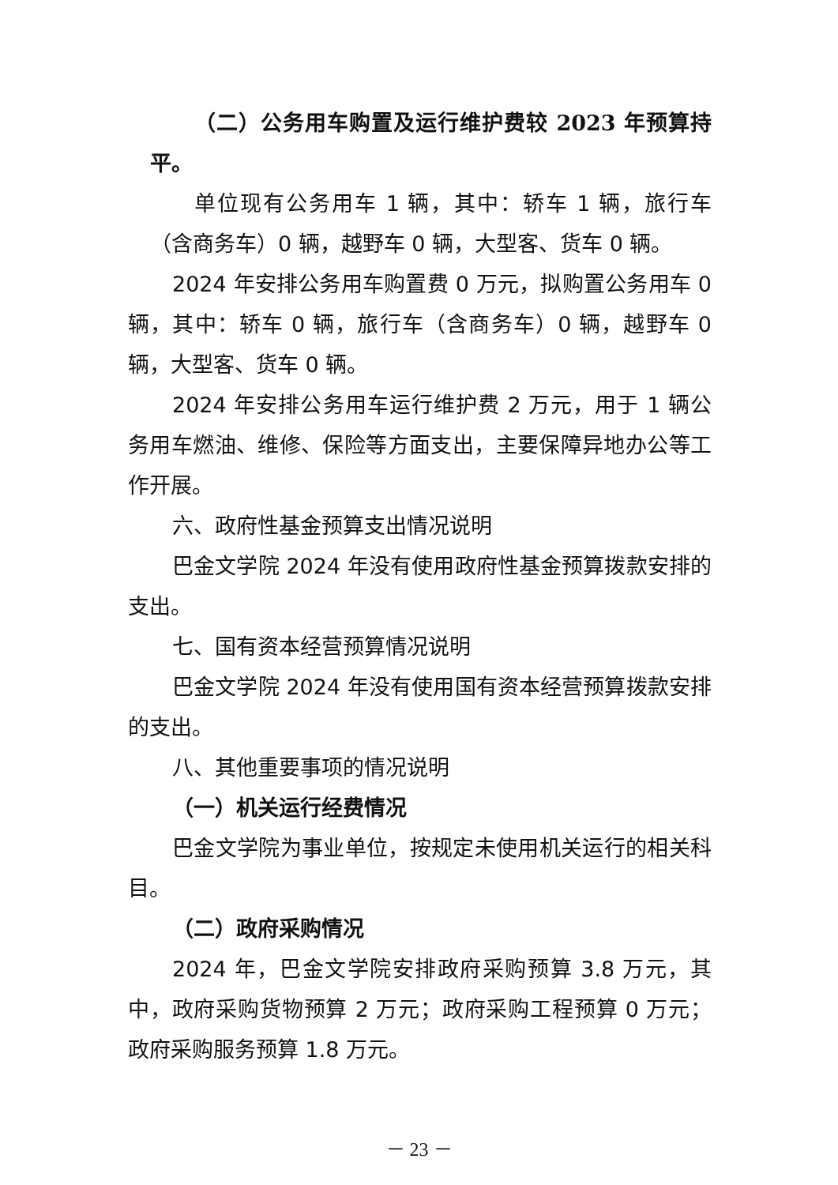（二）公务用车购置及运行维护费较 2023 年预算持平。
单位现有公务用车 1 辆，其中：轿车 1 辆，旅行车（含商务车）0 辆，越野车 0 辆，大型客、货车 0 辆。
2024 年安排公务用车购置费 0 万元，拟购置公务用车 0 辆，其中：轿车 0 辆，旅行车（含商务车）0 辆，越野车 0 辆，大型客、货车 0 辆。
2024 年安排公务用车运行维护费 2 万元，用于 1 辆公务用车燃油、维修、保险等方面支出，主要保障异地办公等工作开展。
六、政府性基金预算支出情况说明
巴金文学院 2024 年没有使用政府性基金预算拨款安排的支出。
七、国有资本经营预算情况说明
巴金文学院 2024 年没有使用国有资本经营预算拨款安排的支出。
八、其他重要事项的情况说明
（一）机关运行经费情况
巴金文学院为事业单位，按规定未使用机关运行的相关科目。
（二）政府采购情况
2024 年，巴金文学院安排政府采购预算 3.8 万元，其中，政府采购货物预算 2 万元；政府采购工程预算 0 万元；政府采购服务预算 1.8 万元。
－ 23 －